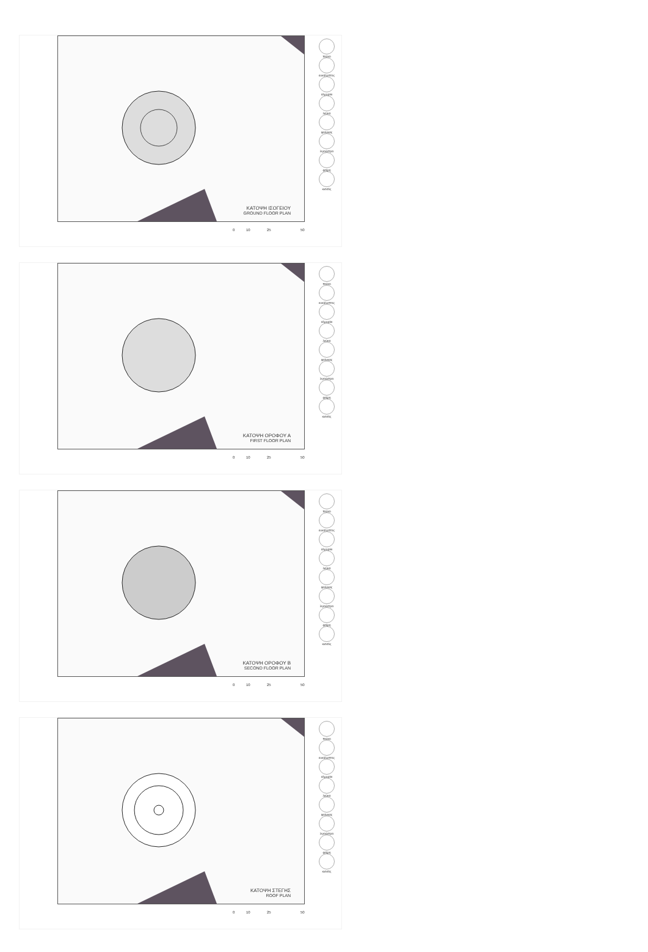ΚΑΤΟΨΗ ΙΣΟΓΕΙΟΥ
GROUND FLOOR PLAN
πεύκο
ευκάλυπτος
αλμυρίκι
λεύκα
φοίνικας
λιγούστρο
φτέρη
κισσός
0 10 25 50
ΚΑΤΟΨΗ ΟΡΟΦΟΥ Α
FIRST FLOOR PLAN
πεύκο
ευκάλυπτος
αλμυρίκι
λεύκα
φοίνικας
λιγούστρο
φτέρη
κισσός
0 10 25 50
ΚΑΤΟΨΗ ΟΡΟΦΟΥ Β
SECOND FLOOR PLAN
πεύκο
ευκάλυπτος
αλμυρίκι
λεύκα
φοίνικας
λιγούστρο
φτέρη
κισσός
0 10 25 50
ΚΑΤΟΨΗ ΣΤΕΓΗΣ
ROOF PLAN
πεύκο
ευκάλυπτος
αλμυρίκι
λεύκα
φοίνικας
λιγούστρο
φτέρη
κισσός
0 10 25 50